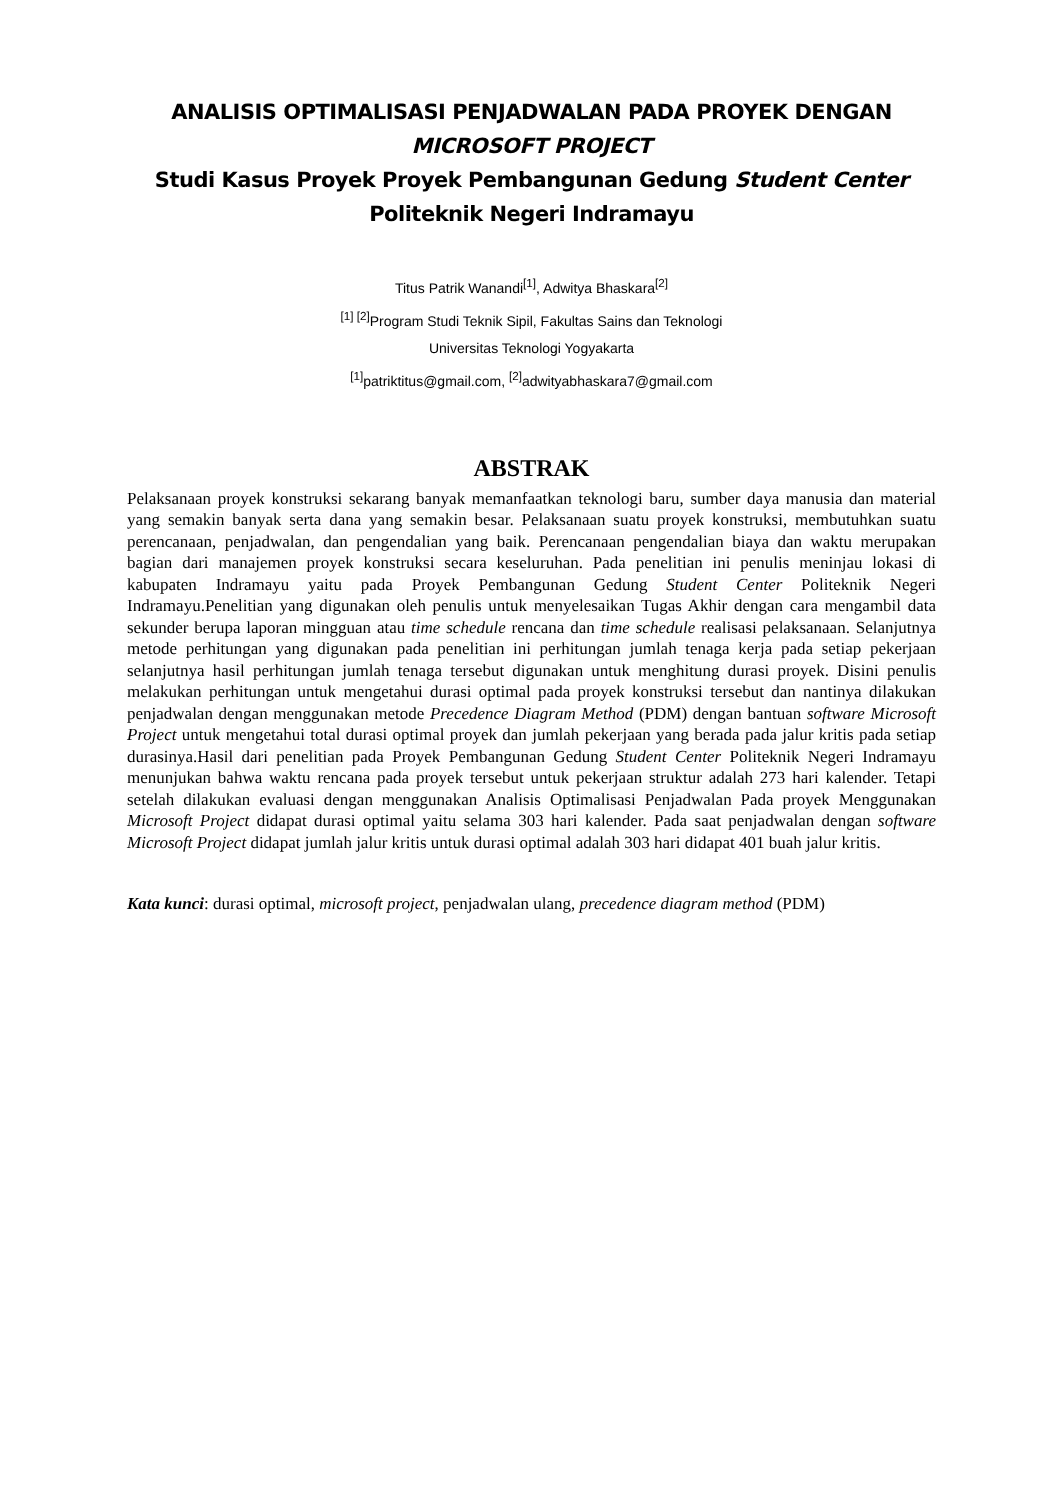ANALISIS OPTIMALISASI PENJADWALAN PADA PROYEK DENGAN MICROSOFT PROJECT
Studi Kasus Proyek Proyek Pembangunan Gedung Student Center Politeknik Negeri Indramayu
Titus Patrik Wanandi<sup>[1]</sup>, Adwitya Bhaskara<sup>[2]</sup>
<sup>[1] [2]</sup>Program Studi Teknik Sipil, Fakultas Sains dan Teknologi
Universitas Teknologi Yogyakarta
<sup>[1]</sup> patriktitus@gmail.com, <sup>[2]</sup>adwityabhaskara7@gmail.com
ABSTRAK
Pelaksanaan proyek konstruksi sekarang banyak memanfaatkan teknologi baru, sumber daya manusia dan material yang semakin banyak serta dana yang semakin besar. Pelaksanaan suatu proyek konstruksi, membutuhkan suatu perencanaan, penjadwalan, dan pengendalian yang baik. Perencanaan pengendalian biaya dan waktu merupakan bagian dari manajemen proyek konstruksi secara keseluruhan. Pada penelitian ini penulis meninjau lokasi di kabupaten Indramayu yaitu pada Proyek Pembangunan Gedung Student Center Politeknik Negeri Indramayu.Penelitian yang digunakan oleh penulis untuk menyelesaikan Tugas Akhir dengan cara mengambil data sekunder berupa laporan mingguan atau time schedule rencana dan time schedule realisasi pelaksanaan. Selanjutnya metode perhitungan yang digunakan pada penelitian ini perhitungan jumlah tenaga kerja pada setiap pekerjaan selanjutnya hasil perhitungan jumlah tenaga tersebut digunakan untuk menghitung durasi proyek. Disini penulis melakukan perhitungan untuk mengetahui durasi optimal pada proyek konstruksi tersebut dan nantinya dilakukan penjadwalan dengan menggunakan metode Precedence Diagram Method (PDM) dengan bantuan software Microsoft Project untuk mengetahui total durasi optimal proyek dan jumlah pekerjaan yang berada pada jalur kritis pada setiap durasinya.Hasil dari penelitian pada Proyek Pembangunan Gedung Student Center Politeknik Negeri Indramayu menunjukan bahwa waktu rencana pada proyek tersebut untuk pekerjaan struktur adalah 273 hari kalender. Tetapi setelah dilakukan evaluasi dengan menggunakan Analisis Optimalisasi Penjadwalan Pada proyek Menggunakan Microsoft Project didapat durasi optimal yaitu selama 303 hari kalender. Pada saat penjadwalan dengan software Microsoft Project didapat jumlah jalur kritis untuk durasi optimal adalah 303 hari didapat 401 buah jalur kritis.
Kata kunci: durasi optimal, microsoft project, penjadwalan ulang, precedence diagram method (PDM)